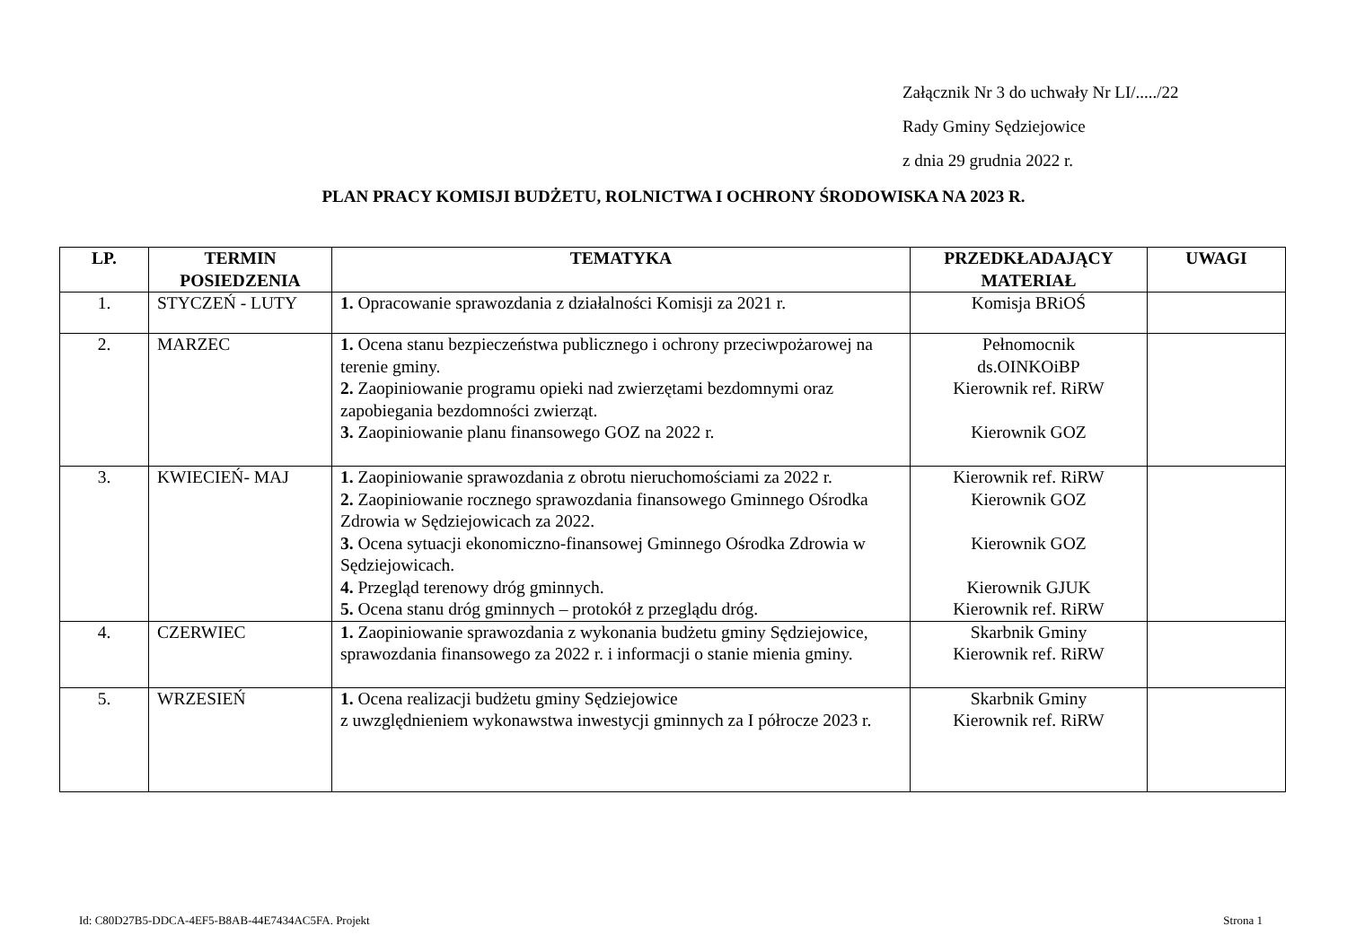Załącznik Nr 3 do uchwały Nr LI/...../22
Rady Gminy Sędziejowice
z dnia 29 grudnia 2022 r.
PLAN PRACY KOMISJI BUDŻETU, ROLNICTWA I OCHRONY ŚRODOWISKA NA 2023 R.
| LP. | TERMIN POSIEDZENIA | TEMATYKA | PRZEDKŁADAJĄCY MATERIAŁ | UWAGI |
| --- | --- | --- | --- | --- |
| 1. | STYCZEŃ - LUTY | 1. Opracowanie sprawozdania z działalności Komisji za 2021 r. | Komisja BRiOŚ | |
| 2. | MARZEC | 1. Ocena stanu bezpieczeństwa publicznego i ochrony przeciwpożarowej na terenie gminy. 2. Zaopiniowanie programu opieki nad zwierzętami bezdomnymi oraz zapobiegania bezdomności zwierząt. 3. Zaopiniowanie planu finansowego GOZ na 2022 r. | Pełnomocnik ds.OINKOiBP Kierownik ref. RiRW Kierownik GOZ | |
| 3. | KWIECIEŃ- MAJ | 1. Zaopiniowanie sprawozdania z obrotu nieruchomościami za 2022 r. 2. Zaopiniowanie rocznego sprawozdania finansowego Gminnego Ośrodka Zdrowia w Sędziejowicach za 2022. 3. Ocena sytuacji ekonomiczno-finansowej Gminnego Ośrodka Zdrowia w Sędziejowicach. 4. Przegląd terenowy dróg gminnych. 5. Ocena stanu dróg gminnych – protokół z przeglądu dróg. | Kierownik ref. RiRW Kierownik GOZ Kierownik GOZ Kierownik GJUK Kierownik ref. RiRW | |
| 4. | CZERWIEC | 1. Zaopiniowanie sprawozdania z wykonania budżetu gminy Sędziejowice, sprawozdania finansowego za 2022 r. i informacji o stanie mienia gminy. | Skarbnik Gminy Kierownik ref. RiRW | |
| 5. | WRZESIEŃ | 1. Ocena realizacji budżetu gminy Sędziejowice z uwzględnieniem wykonawstwa inwestycji gminnych za I półrocze 2023 r. | Skarbnik Gminy Kierownik ref. RiRW | |
Id: C80D27B5-DDCA-4EF5-B8AB-44E7434AC5FA. Projekt Strona 1